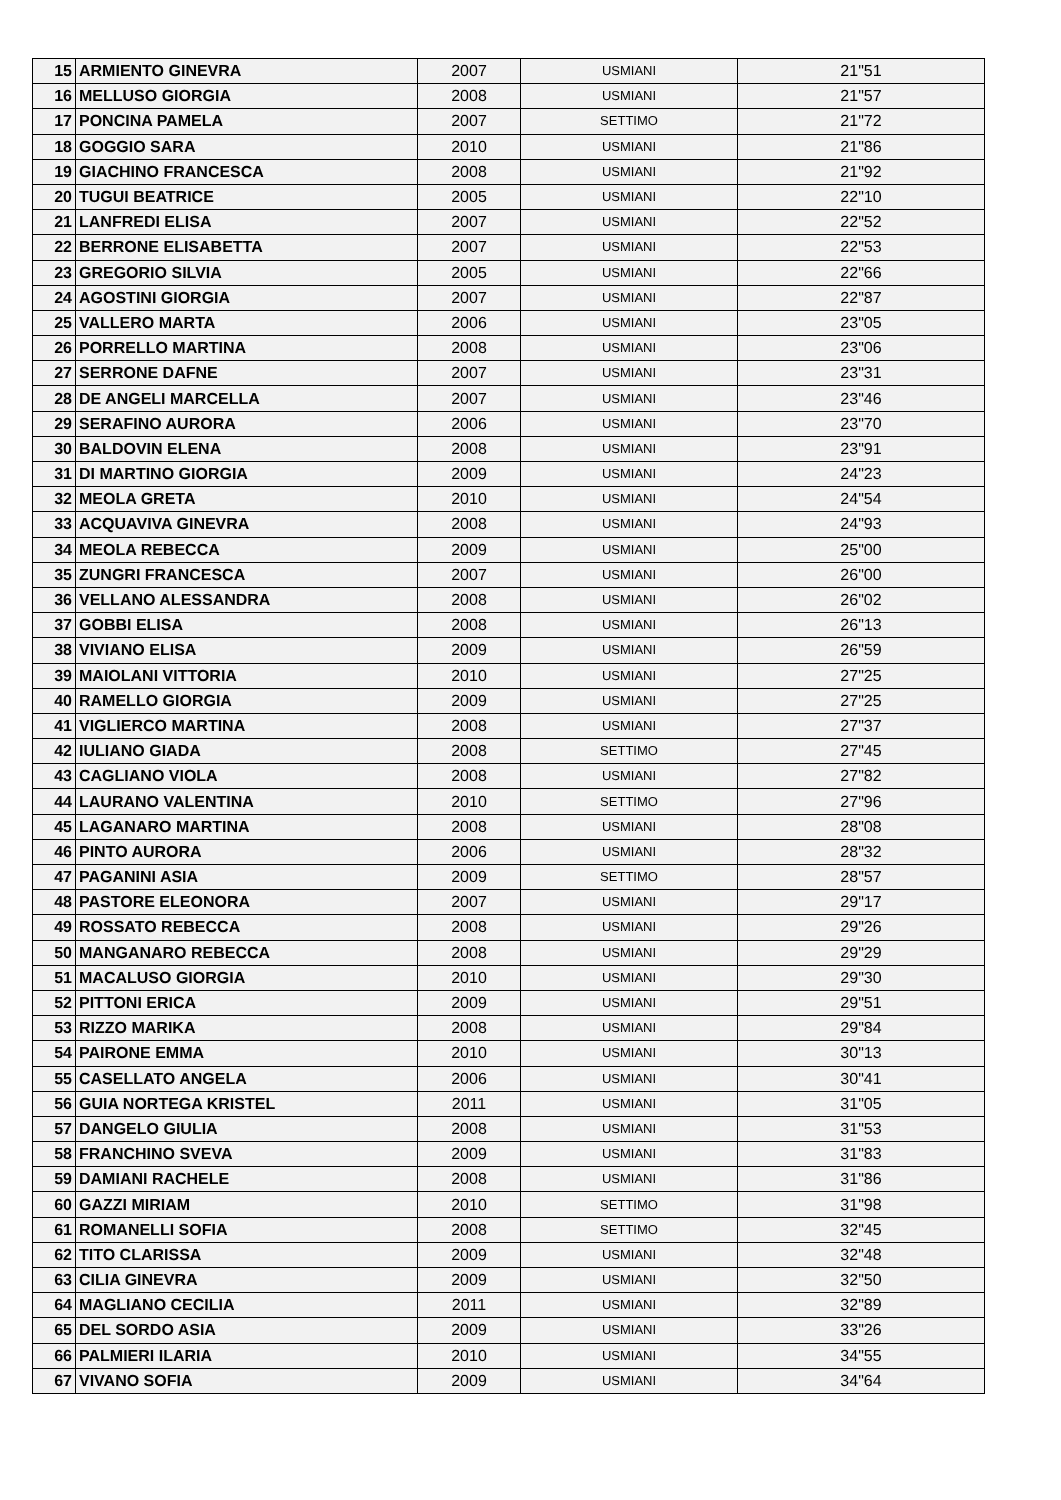| 15 | ARMIENTO GINEVRA | 2007 | USMIANI | 21"51 |
| 16 | MELLUSO GIORGIA | 2008 | USMIANI | 21"57 |
| 17 | PONCINA PAMELA | 2007 | SETTIMO | 21"72 |
| 18 | GOGGIO SARA | 2010 | USMIANI | 21"86 |
| 19 | GIACHINO FRANCESCA | 2008 | USMIANI | 21"92 |
| 20 | TUGUI BEATRICE | 2005 | USMIANI | 22"10 |
| 21 | LANFREDI ELISA | 2007 | USMIANI | 22"52 |
| 22 | BERRONE ELISABETTA | 2007 | USMIANI | 22"53 |
| 23 | GREGORIO SILVIA | 2005 | USMIANI | 22"66 |
| 24 | AGOSTINI GIORGIA | 2007 | USMIANI | 22"87 |
| 25 | VALLERO MARTA | 2006 | USMIANI | 23"05 |
| 26 | PORRELLO MARTINA | 2008 | USMIANI | 23"06 |
| 27 | SERRONE DAFNE | 2007 | USMIANI | 23"31 |
| 28 | DE ANGELI MARCELLA | 2007 | USMIANI | 23"46 |
| 29 | SERAFINO AURORA | 2006 | USMIANI | 23"70 |
| 30 | BALDOVIN ELENA | 2008 | USMIANI | 23"91 |
| 31 | DI MARTINO GIORGIA | 2009 | USMIANI | 24"23 |
| 32 | MEOLA GRETA | 2010 | USMIANI | 24"54 |
| 33 | ACQUAVIVA GINEVRA | 2008 | USMIANI | 24"93 |
| 34 | MEOLA REBECCA | 2009 | USMIANI | 25"00 |
| 35 | ZUNGRI FRANCESCA | 2007 | USMIANI | 26"00 |
| 36 | VELLANO ALESSANDRA | 2008 | USMIANI | 26"02 |
| 37 | GOBBI ELISA | 2008 | USMIANI | 26"13 |
| 38 | VIVIANO ELISA | 2009 | USMIANI | 26"59 |
| 39 | MAIOLANI VITTORIA | 2010 | USMIANI | 27"25 |
| 40 | RAMELLO GIORGIA | 2009 | USMIANI | 27"25 |
| 41 | VIGLIERCO MARTINA | 2008 | USMIANI | 27"37 |
| 42 | IULIANO GIADA | 2008 | SETTIMO | 27"45 |
| 43 | CAGLIANO VIOLA | 2008 | USMIANI | 27"82 |
| 44 | LAURANO VALENTINA | 2010 | SETTIMO | 27"96 |
| 45 | LAGANARO MARTINA | 2008 | USMIANI | 28"08 |
| 46 | PINTO AURORA | 2006 | USMIANI | 28"32 |
| 47 | PAGANINI ASIA | 2009 | SETTIMO | 28"57 |
| 48 | PASTORE ELEONORA | 2007 | USMIANI | 29"17 |
| 49 | ROSSATO REBECCA | 2008 | USMIANI | 29"26 |
| 50 | MANGANARO REBECCA | 2008 | USMIANI | 29"29 |
| 51 | MACALUSO GIORGIA | 2010 | USMIANI | 29"30 |
| 52 | PITTONI ERICA | 2009 | USMIANI | 29"51 |
| 53 | RIZZO MARIKA | 2008 | USMIANI | 29"84 |
| 54 | PAIRONE EMMA | 2010 | USMIANI | 30"13 |
| 55 | CASELLATO ANGELA | 2006 | USMIANI | 30"41 |
| 56 | GUIA NORTEGA KRISTEL | 2011 | USMIANI | 31"05 |
| 57 | DANGELO GIULIA | 2008 | USMIANI | 31"53 |
| 58 | FRANCHINO SVEVA | 2009 | USMIANI | 31"83 |
| 59 | DAMIANI RACHELE | 2008 | USMIANI | 31"86 |
| 60 | GAZZI MIRIAM | 2010 | SETTIMO | 31"98 |
| 61 | ROMANELLI SOFIA | 2008 | SETTIMO | 32"45 |
| 62 | TITO CLARISSA | 2009 | USMIANI | 32"48 |
| 63 | CILIA GINEVRA | 2009 | USMIANI | 32"50 |
| 64 | MAGLIANO CECILIA | 2011 | USMIANI | 32"89 |
| 65 | DEL SORDO ASIA | 2009 | USMIANI | 33"26 |
| 66 | PALMIERI ILARIA | 2010 | USMIANI | 34"55 |
| 67 | VIVANO SOFIA | 2009 | USMIANI | 34"64 |